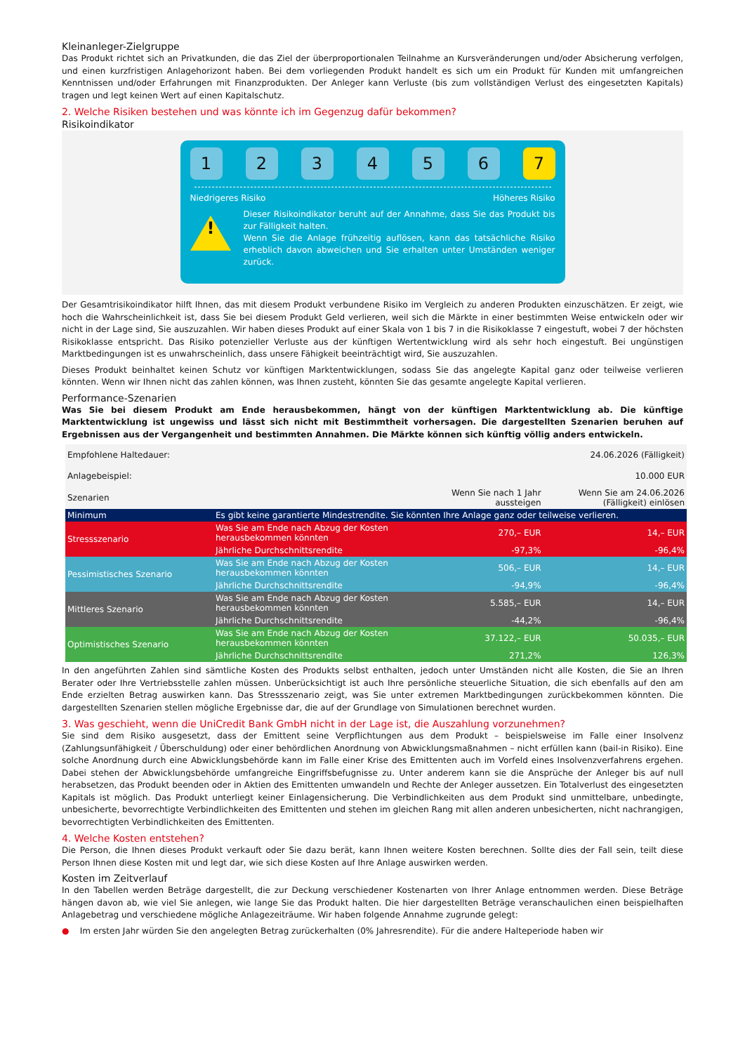Kleinanleger-Zielgruppe
Das Produkt richtet sich an Privatkunden, die das Ziel der überproportionalen Teilnahme an Kursveränderungen und/oder Absicherung verfolgen, und einen kurzfristigen Anlagehorizont haben. Bei dem vorliegenden Produkt handelt es sich um ein Produkt für Kunden mit umfangreichen Kenntnissen und/oder Erfahrungen mit Finanzprodukten. Der Anleger kann Verluste (bis zum vollständigen Verlust des eingesetzten Kapitals) tragen und legt keinen Wert auf einen Kapitalschutz.
2. Welche Risiken bestehen und was könnte ich im Gegenzug dafür bekommen?
Risikoindikator
1 2 3 4 5 6 7
Niedrigeres Risiko Höheres Risiko
!
Dieser Risikoindikator beruht auf der Annahme, dass Sie das Produkt bis zur Fälligkeit halten.
Wenn Sie die Anlage frühzeitig auflösen, kann das tatsächliche Risiko erheblich davon abweichen und Sie erhalten unter Umständen weniger zurück.
Der Gesamtrisikoindikator hilft Ihnen, das mit diesem Produkt verbundene Risiko im Vergleich zu anderen Produkten einzuschätzen. Er zeigt, wie hoch die Wahrscheinlichkeit ist, dass Sie bei diesem Produkt Geld verlieren, weil sich die Märkte in einer bestimmten Weise entwickeln oder wir nicht in der Lage sind, Sie auszuzahlen. Wir haben dieses Produkt auf einer Skala von 1 bis 7 in die Risikoklasse 7 eingestuft, wobei 7 der höchsten Risikoklasse entspricht. Das Risiko potenzieller Verluste aus der künftigen Wertentwicklung wird als sehr hoch eingestuft. Bei ungünstigen Marktbedingungen ist es unwahrscheinlich, dass unsere Fähigkeit beeinträchtigt wird, Sie auszuzahlen.
Dieses Produkt beinhaltet keinen Schutz vor künftigen Marktentwicklungen, sodass Sie das angelegte Kapital ganz oder teilweise verlieren könnten. Wenn wir Ihnen nicht das zahlen können, was Ihnen zusteht, könnten Sie das gesamte angelegte Kapital verlieren.
Performance-Szenarien
Was Sie bei diesem Produkt am Ende herausbekommen, hängt von der künftigen Marktentwicklung ab. Die künftige Marktentwicklung ist ungewiss und lässt sich nicht mit Bestimmtheit vorhersagen. Die dargestellten Szenarien beruhen auf Ergebnissen aus der Vergangenheit und bestimmten Annahmen. Die Märkte können sich künftig völlig anders entwickeln.
| Empfohlene Haltedauer: | | | 24.06.2026 (Fälligkeit) |
| Anlagebeispiel: | | | 10.000 EUR |
| Szenarien | | Wenn Sie nach 1 Jahr aussteigen | Wenn Sie am 24.06.2026 (Fälligkeit) einlösen |
| Minimum | Es gibt keine garantierte Mindestrendite. Sie könnten Ihre Anlage ganz oder teilweise verlieren. | | |
| Stressszenario | Was Sie am Ende nach Abzug der Kosten herausbekommen könnten | 270,– EUR | 14,– EUR |
| | Jährliche Durchschnittsrendite | -97,3% | -96,4% |
| Pessimistisches Szenario | Was Sie am Ende nach Abzug der Kosten herausbekommen könnten | 506,– EUR | 14,– EUR |
| | Jährliche Durchschnittsrendite | -94,9% | -96,4% |
| Mittleres Szenario | Was Sie am Ende nach Abzug der Kosten herausbekommen könnten | 5.585,– EUR | 14,– EUR |
| | Jährliche Durchschnittsrendite | -44,2% | -96,4% |
| Optimistisches Szenario | Was Sie am Ende nach Abzug der Kosten herausbekommen könnten | 37.122,– EUR | 50.035,– EUR |
| | Jährliche Durchschnittsrendite | 271,2% | 126,3% |
In den angeführten Zahlen sind sämtliche Kosten des Produkts selbst enthalten, jedoch unter Umständen nicht alle Kosten, die Sie an Ihren Berater oder Ihre Vertriebsstelle zahlen müssen. Unberücksichtigt ist auch Ihre persönliche steuerliche Situation, die sich ebenfalls auf den am Ende erzielten Betrag auswirken kann. Das Stressszenario zeigt, was Sie unter extremen Marktbedingungen zurückbekommen könnten. Die dargestellten Szenarien stellen mögliche Ergebnisse dar, die auf der Grundlage von Simulationen berechnet wurden.
3. Was geschieht, wenn die UniCredit Bank GmbH nicht in der Lage ist, die Auszahlung vorzunehmen?
Sie sind dem Risiko ausgesetzt, dass der Emittent seine Verpflichtungen aus dem Produkt – beispielsweise im Falle einer Insolvenz (Zahlungsunfähigkeit / Überschuldung) oder einer behördlichen Anordnung von Abwicklungsmaßnahmen – nicht erfüllen kann (bail-in Risiko). Eine solche Anordnung durch eine Abwicklungsbehörde kann im Falle einer Krise des Emittenten auch im Vorfeld eines Insolvenzverfahrens ergehen. Dabei stehen der Abwicklungsbehörde umfangreiche Eingriffsbefugnisse zu. Unter anderem kann sie die Ansprüche der Anleger bis auf null herabsetzen, das Produkt beenden oder in Aktien des Emittenten umwandeln und Rechte der Anleger aussetzen. Ein Totalverlust des eingesetzten Kapitals ist möglich. Das Produkt unterliegt keiner Einlagensicherung. Die Verbindlichkeiten aus dem Produkt sind unmittelbare, unbedingte, unbesicherte, bevorrechtigte Verbindlichkeiten des Emittenten und stehen im gleichen Rang mit allen anderen unbesicherten, nicht nachrangigen, bevorrechtigten Verbindlichkeiten des Emittenten.
4. Welche Kosten entstehen?
Die Person, die Ihnen dieses Produkt verkauft oder Sie dazu berät, kann Ihnen weitere Kosten berechnen. Sollte dies der Fall sein, teilt diese Person Ihnen diese Kosten mit und legt dar, wie sich diese Kosten auf Ihre Anlage auswirken werden.
Kosten im Zeitverlauf
In den Tabellen werden Beträge dargestellt, die zur Deckung verschiedener Kostenarten von Ihrer Anlage entnommen werden. Diese Beträge hängen davon ab, wie viel Sie anlegen, wie lange Sie das Produkt halten. Die hier dargestellten Beträge veranschaulichen einen beispielhaften Anlagebetrag und verschiedene mögliche Anlagezeiträume. Wir haben folgende Annahme zugrunde gelegt:
● Im ersten Jahr würden Sie den angelegten Betrag zurückerhalten (0% Jahresrendite). Für die andere Halteperiode haben wir